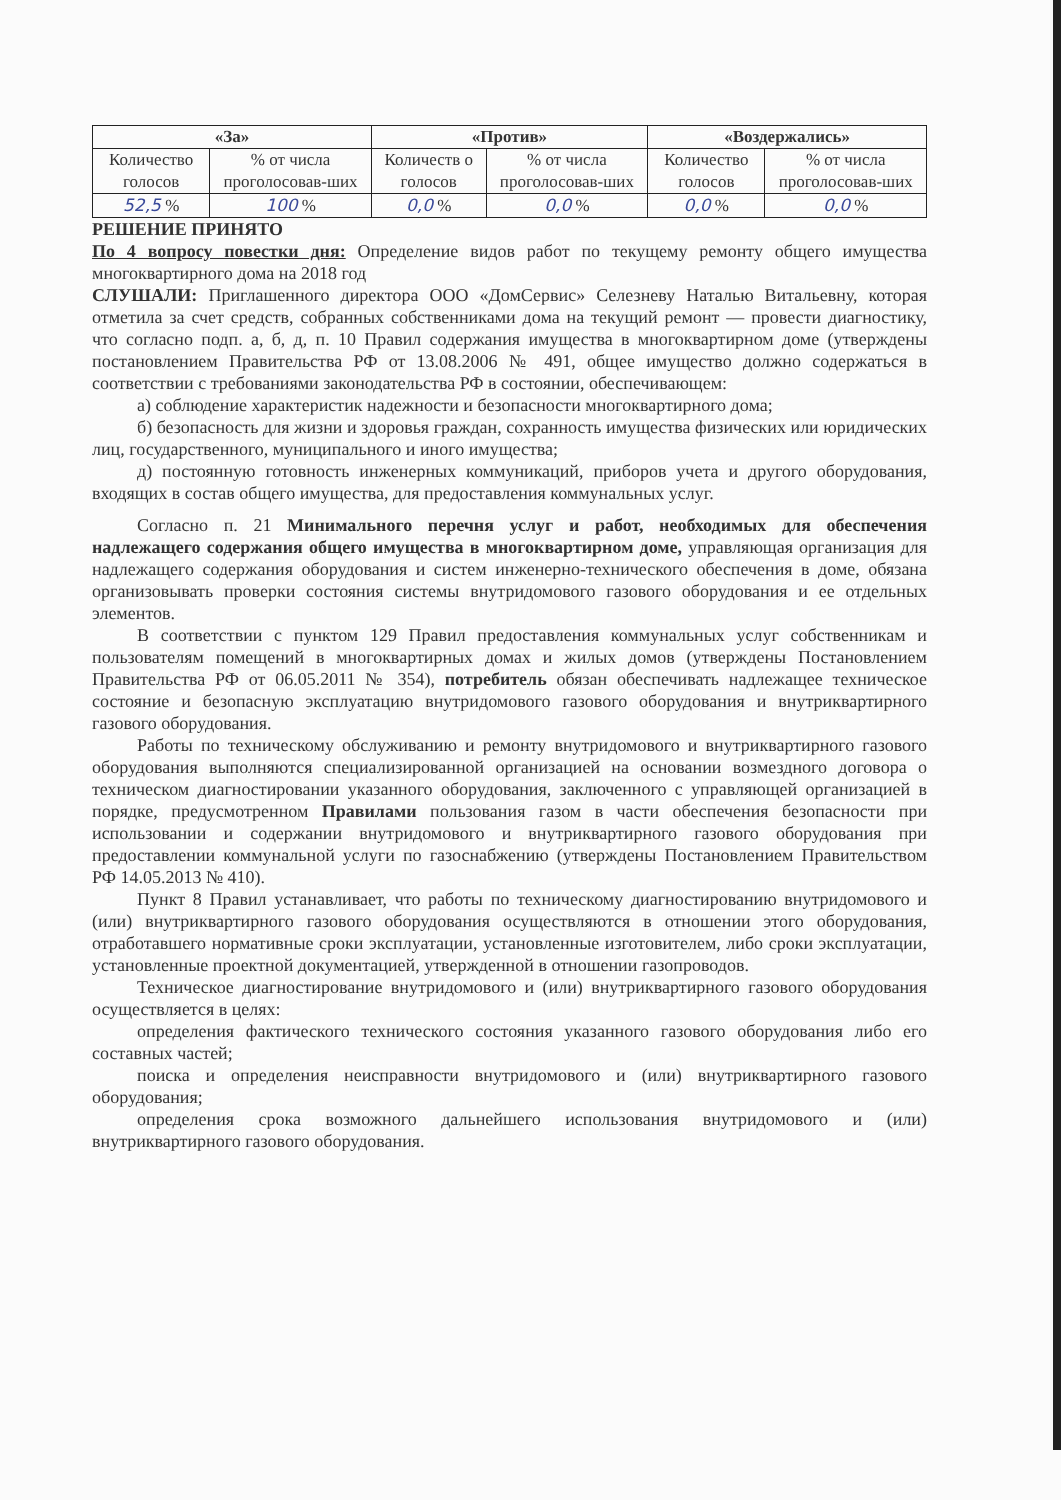| «За» | | «Против» | | «Воздержались» | |
| --- | --- | --- | --- | --- | --- |
| Количество голосов | % от числа проголосовав-ших | Количеств о голосов | % от числа проголосовав-ших | Количество голосов | % от числа проголосовав-ших |
| 52,5 % | 100 % | 0,0 % | 0,0 % | 0,0 % | 0,0 % |
РЕШЕНИЕ ПРИНЯТО
По 4 вопросу повестки дня: Определение видов работ по текущему ремонту общего имущества многоквартирного дома на 2018 год
СЛУШАЛИ: Приглашенного директора ООО «ДомСервис» Селезневу Наталью Витальевну, которая отметила за счет средств, собранных собственниками дома на текущий ремонт — провести диагностику, что согласно подп. а, б, д, п. 10 Правил содержания имущества в многоквартирном доме (утверждены постановлением Правительства РФ от 13.08.2006 № 491, общее имущество должно содержаться в соответствии с требованиями законодательства РФ в состоянии, обеспечивающем:
а) соблюдение характеристик надежности и безопасности многоквартирного дома;
б) безопасность для жизни и здоровья граждан, сохранность имущества физических или юридических лиц, государственного, муниципального и иного имущества;
д) постоянную готовность инженерных коммуникаций, приборов учета и другого оборудования, входящих в состав общего имущества, для предоставления коммунальных услуг.
Согласно п. 21 Минимального перечня услуг и работ, необходимых для обеспечения надлежащего содержания общего имущества в многоквартирном доме, управляющая организация для надлежащего содержания оборудования и систем инженерно-технического обеспечения в доме, обязана организовывать проверки состояния системы внутридомового газового оборудования и ее отдельных элементов.
В соответствии с пунктом 129 Правил предоставления коммунальных услуг собственникам и пользователям помещений в многоквартирных домах и жилых домов (утверждены Постановлением Правительства РФ от 06.05.2011 № 354), потребитель обязан обеспечивать надлежащее техническое состояние и безопасную эксплуатацию внутридомового газового оборудования и внутриквартирного газового оборудования.
Работы по техническому обслуживанию и ремонту внутридомового и внутриквартирного газового оборудования выполняются специализированной организацией на основании возмездного договора о техническом диагностировании указанного оборудования, заключенного с управляющей организацией в порядке, предусмотренном Правилами пользования газом в части обеспечения безопасности при использовании и содержании внутридомового и внутриквартирного газового оборудования при предоставлении коммунальной услуги по газоснабжению (утверждены Постановлением Правительством РФ 14.05.2013 № 410).
Пункт 8 Правил устанавливает, что работы по техническому диагностированию внутридомового и (или) внутриквартирного газового оборудования осуществляются в отношении этого оборудования, отработавшего нормативные сроки эксплуатации, установленные изготовителем, либо сроки эксплуатации, установленные проектной документацией, утвержденной в отношении газопроводов.
Техническое диагностирование внутридомового и (или) внутриквартирного газового оборудования осуществляется в целях:
определения фактического технического состояния указанного газового оборудования либо его составных частей;
поиска и определения неисправности внутридомового и (или) внутриквартирного газового оборудования;
определения срока возможного дальнейшего использования внутридомового и (или) внутриквартирного газового оборудования.